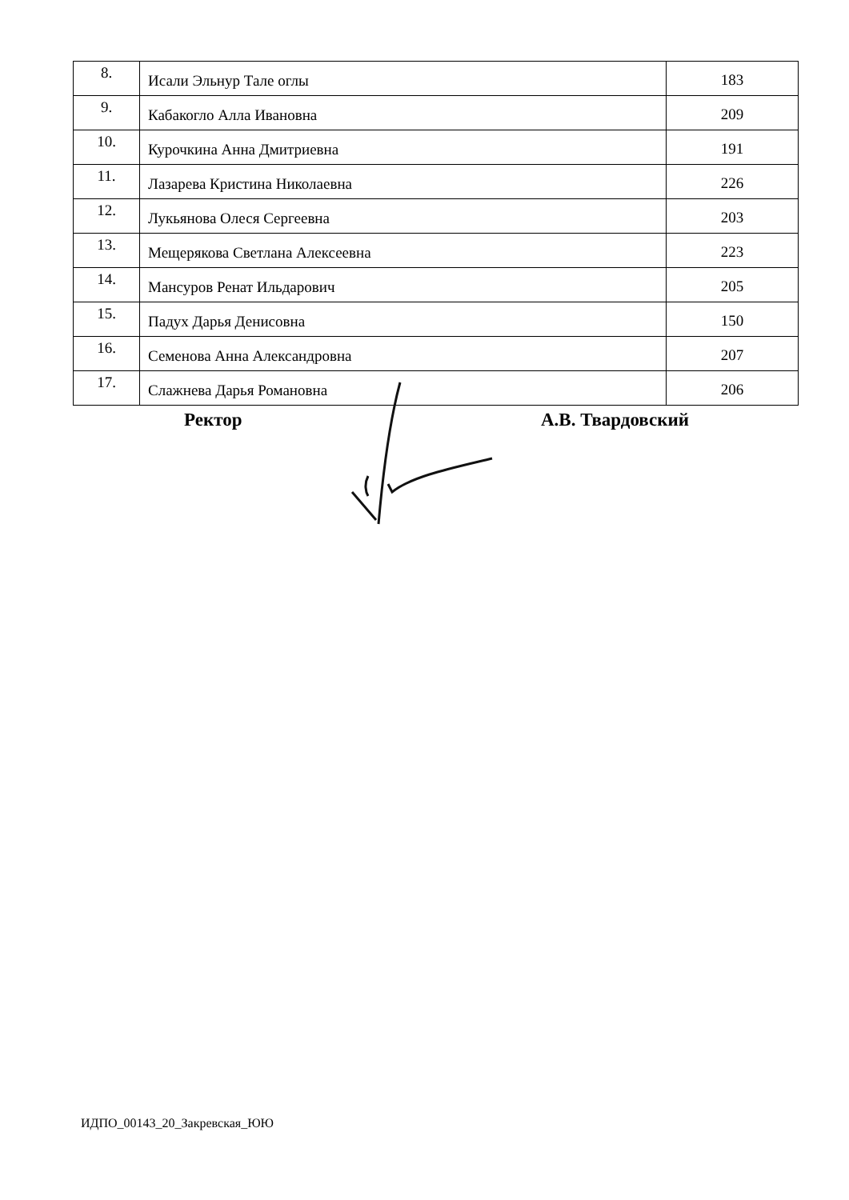| 8. | Исали Эльнур Тале оглы | 183 |
| 9. | Кабакогло Алла Ивановна | 209 |
| 10. | Курочкина Анна Дмитриевна | 191 |
| 11. | Лазарева Кристина Николаевна | 226 |
| 12. | Лукьянова Олеся Сергеевна | 203 |
| 13. | Мещерякова Светлана Алексеевна | 223 |
| 14. | Мансуров Ренат Ильдарович | 205 |
| 15. | Падух Дарья Денисовна | 150 |
| 16. | Семенова Анна Александровна | 207 |
| 17. | Слажнева Дарья Романовна | 206 |
Ректор А.В. Твардовский
ИДПО_00143_20_Закревская_ЮЮ